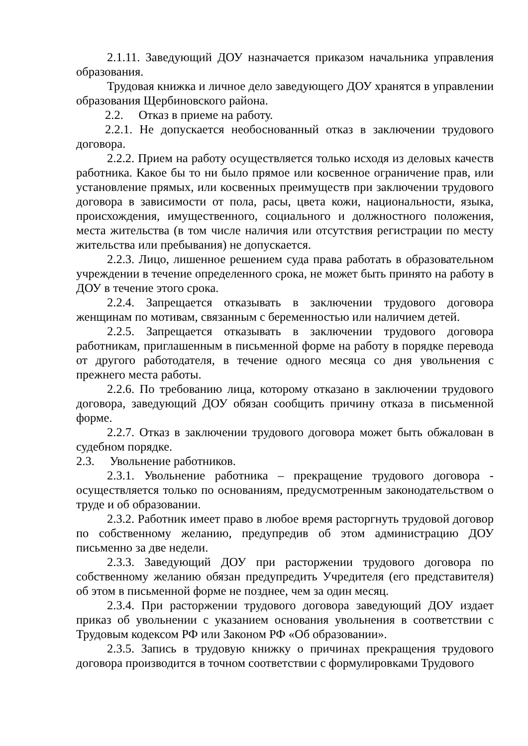2.1.11. Заведующий ДОУ назначается приказом начальника управления образования.
Трудовая книжка и личное дело заведующего ДОУ хранятся в управлении образования Щербиновского района.
2.2. Отказ в приеме на работу.
2.2.1. Не допускается необоснованный отказ в заключении трудового договора.
2.2.2. Прием на работу осуществляется только исходя из деловых качеств работника. Какое бы то ни было прямое или косвенное ограничение прав, или установление прямых, или косвенных преимуществ при заключении трудового договора в зависимости от пола, расы, цвета кожи, национальности, языка, происхождения, имущественного, социального и должностного положения, места жительства (в том числе наличия или отсутствия регистрации по месту жительства или пребывания) не допускается.
2.2.3. Лицо, лишенное решением суда права работать в образовательном учреждении в течение определенного срока, не может быть принято на работу в ДОУ в течение этого срока.
2.2.4. Запрещается отказывать в заключении трудового договора женщинам по мотивам, связанным с беременностью или наличием детей.
2.2.5. Запрещается отказывать в заключении трудового договора работникам, приглашенным в письменной форме на работу в порядке перевода от другого работодателя, в течение одного месяца со дня увольнения с прежнего места работы.
2.2.6. По требованию лица, которому отказано в заключении трудового договора, заведующий ДОУ обязан сообщить причину отказа в письменной форме.
2.2.7. Отказ в заключении трудового договора может быть обжалован в судебном порядке.
2.3. Увольнение работников.
2.3.1. Увольнение работника – прекращение трудового договора - осуществляется только по основаниям, предусмотренным законодательством о труде и об образовании.
2.3.2. Работник имеет право в любое время расторгнуть трудовой договор по собственному желанию, предупредив об этом администрацию ДОУ письменно за две недели.
2.3.3. Заведующий ДОУ при расторжении трудового договора по собственному желанию обязан предупредить Учредителя (его представителя) об этом в письменной форме не позднее, чем за один месяц.
2.3.4. При расторжении трудового договора заведующий ДОУ издает приказ об увольнении с указанием основания увольнения в соответствии с Трудовым кодексом РФ или Законом РФ «Об образовании».
2.3.5. Запись в трудовую книжку о причинах прекращения трудового договора производится в точном соответствии с формулировками Трудового